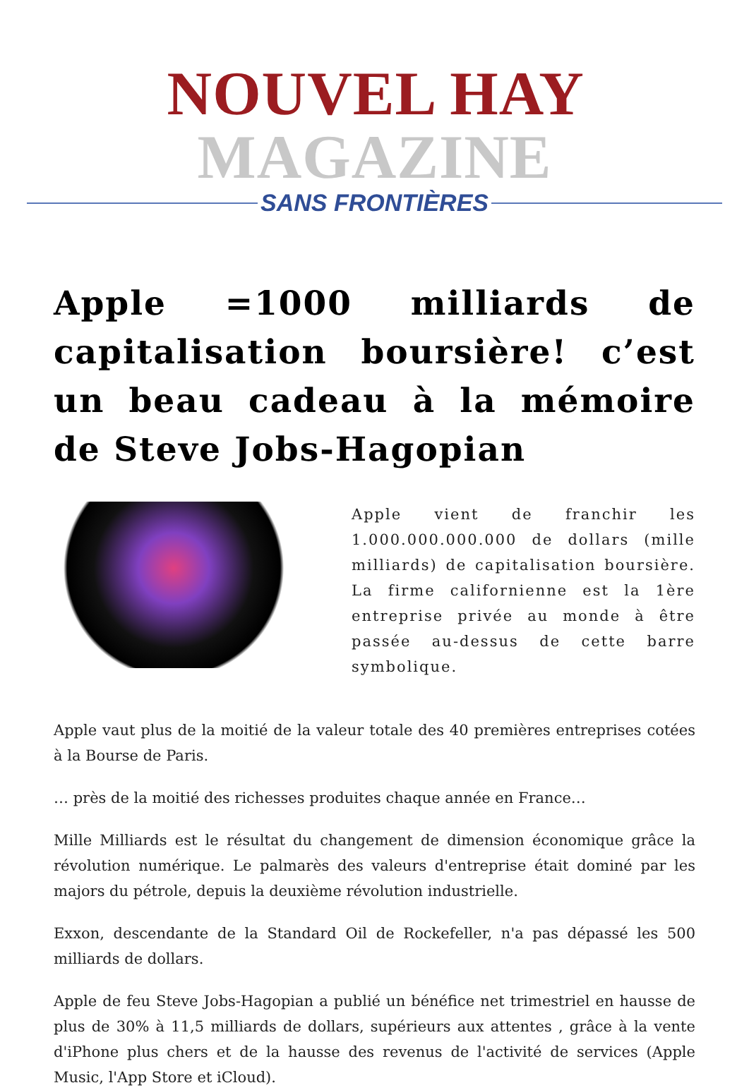NOUVEL HAY MAGAZINE
SANS FRONTIÈRES
Apple =1000 milliards de capitalisation boursière! c’est un beau cadeau à la mémoire de Steve Jobs-Hagopian
Apple vient de franchir les 1.000.000.000.000 de dollars (mille milliards) de capitalisation boursière. La firme californienne est la 1ère entreprise privée au monde à être passée au-dessus de cette barre symbolique.
Apple vaut plus de la moitié de la valeur totale des 40 premières entreprises cotées à la Bourse de Paris.
… près de la moitié des richesses produites chaque année en France…
Mille Milliards est le résultat du changement de dimension économique grâce la révolution numérique. Le palmarès des valeurs d'entreprise était dominé par les majors du pétrole, depuis la deuxième révolution industrielle.
Exxon, descendante de la Standard Oil de Rockefeller, n'a pas dépassé les 500 milliards de dollars.
Apple de feu Steve Jobs-Hagopian a publié un bénéfice net trimestriel en hausse de plus de 30% à 11,5 milliards de dollars, supérieurs aux attentes , grâce à la vente d'iPhone plus chers et de la hausse des revenus de l'activité de services (Apple Music, l'App Store et iCloud).